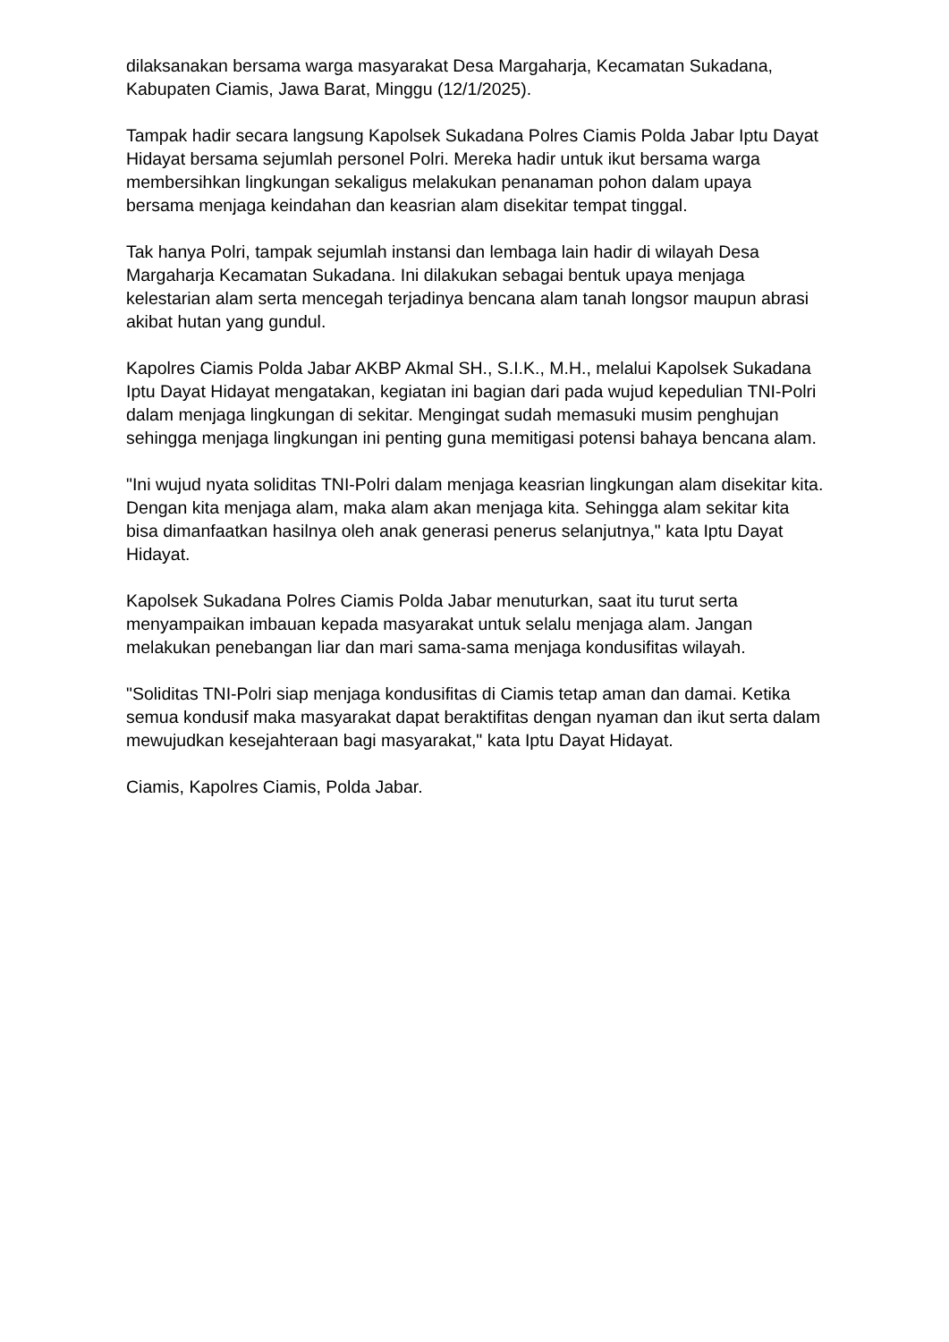dilaksanakan bersama warga masyarakat Desa Margaharja, Kecamatan Sukadana, Kabupaten Ciamis, Jawa Barat, Minggu (12/1/2025).
Tampak hadir secara langsung Kapolsek Sukadana Polres Ciamis Polda Jabar Iptu Dayat Hidayat bersama sejumlah personel Polri. Mereka hadir untuk ikut bersama warga membersihkan lingkungan sekaligus melakukan penanaman pohon dalam upaya bersama menjaga keindahan dan keasrian alam disekitar tempat tinggal.
Tak hanya Polri, tampak sejumlah instansi dan lembaga lain hadir di wilayah Desa Margaharja Kecamatan Sukadana. Ini dilakukan sebagai bentuk upaya menjaga kelestarian alam serta mencegah terjadinya bencana alam tanah longsor maupun abrasi akibat hutan yang gundul.
Kapolres Ciamis Polda Jabar AKBP Akmal SH., S.I.K., M.H., melalui Kapolsek Sukadana Iptu Dayat Hidayat mengatakan, kegiatan ini bagian dari pada wujud kepedulian TNI-Polri dalam menjaga lingkungan di sekitar. Mengingat sudah memasuki musim penghujan sehingga menjaga lingkungan ini penting guna memitigasi potensi bahaya bencana alam.
"Ini wujud nyata soliditas TNI-Polri dalam menjaga keasrian lingkungan alam disekitar kita. Dengan kita menjaga alam, maka alam akan menjaga kita. Sehingga alam sekitar kita bisa dimanfaatkan hasilnya oleh anak generasi penerus selanjutnya," kata Iptu Dayat Hidayat.
Kapolsek Sukadana Polres Ciamis Polda Jabar menuturkan, saat itu turut serta menyampaikan imbauan kepada masyarakat untuk selalu menjaga alam. Jangan melakukan penebangan liar dan mari sama-sama menjaga kondusifitas wilayah.
"Soliditas TNI-Polri siap menjaga kondusifitas di Ciamis tetap aman dan damai. Ketika semua kondusif maka masyarakat dapat beraktifitas dengan nyaman dan ikut serta dalam mewujudkan kesejahteraan bagi masyarakat," kata Iptu Dayat Hidayat.
Ciamis, Kapolres Ciamis, Polda Jabar.